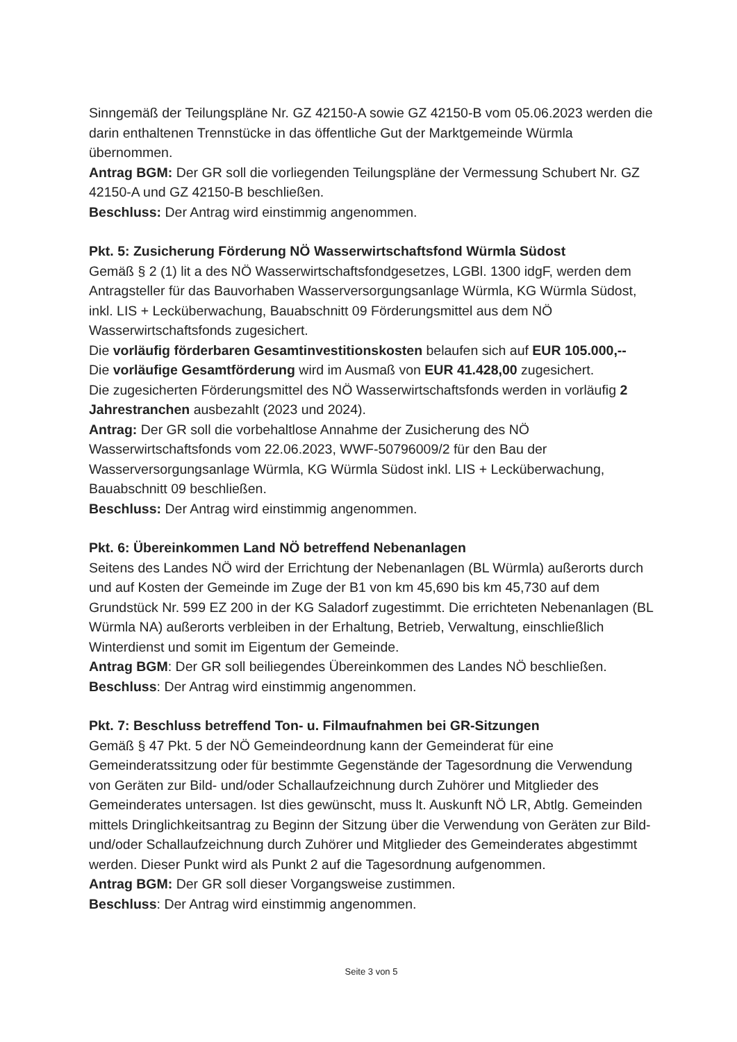Sinngemäß der Teilungspläne Nr. GZ 42150-A sowie GZ 42150-B vom 05.06.2023 werden die darin enthaltenen Trennstücke in das öffentliche Gut der Marktgemeinde Würmla übernommen.
Antrag BGM: Der GR soll die vorliegenden Teilungspläne der Vermessung Schubert Nr. GZ 42150-A und GZ 42150-B beschließen.
Beschluss: Der Antrag wird einstimmig angenommen.
Pkt. 5: Zusicherung Förderung NÖ Wasserwirtschaftsfond Würmla Südost
Gemäß § 2 (1) lit a des NÖ Wasserwirtschaftsfondgesetzes, LGBl. 1300 idgF, werden dem Antragsteller für das Bauvorhaben Wasserversorgungsanlage Würmla, KG Würmla Südost, inkl. LIS + Lecküberwachung, Bauabschnitt 09 Förderungsmittel aus dem NÖ Wasserwirtschaftsfonds zugesichert.
Die vorläufig förderbaren Gesamtinvestitionskosten belaufen sich auf EUR 105.000,--
Die vorläufige Gesamtförderung wird im Ausmaß von EUR 41.428,00 zugesichert.
Die zugesicherten Förderungsmittel des NÖ Wasserwirtschaftsfonds werden in vorläufig 2 Jahrestranchen ausbezahlt (2023 und 2024).
Antrag: Der GR soll die vorbehaltlose Annahme der Zusicherung des NÖ Wasserwirtschaftsfonds vom 22.06.2023, WWF-50796009/2 für den Bau der Wasserversorgungsanlage Würmla, KG Würmla Südost inkl. LIS + Lecküberwachung, Bauabschnitt 09 beschließen.
Beschluss: Der Antrag wird einstimmig angenommen.
Pkt. 6: Übereinkommen Land NÖ betreffend Nebenanlagen
Seitens des Landes NÖ wird der Errichtung der Nebenanlagen (BL Würmla) außerorts durch und auf Kosten der Gemeinde im Zuge der B1 von km 45,690 bis km 45,730 auf dem Grundstück Nr. 599 EZ 200 in der KG Saladorf zugestimmt. Die errichteten Nebenanlagen (BL Würmla NA) außerorts verbleiben in der Erhaltung, Betrieb, Verwaltung, einschließlich Winterdienst und somit im Eigentum der Gemeinde.
Antrag BGM: Der GR soll beiliegendes Übereinkommen des Landes NÖ beschließen.
Beschluss: Der Antrag wird einstimmig angenommen.
Pkt. 7: Beschluss betreffend Ton- u. Filmaufnahmen bei GR-Sitzungen
Gemäß § 47 Pkt. 5 der NÖ Gemeindeordnung kann der Gemeinderat für eine Gemeinderatssitzung oder für bestimmte Gegenstände der Tagesordnung die Verwendung von Geräten zur Bild- und/oder Schallaufzeichnung durch Zuhörer und Mitglieder des Gemeinderates untersagen. Ist dies gewünscht, muss lt. Auskunft NÖ LR, Abtlg. Gemeinden mittels Dringlichkeitsantrag zu Beginn der Sitzung über die Verwendung von Geräten zur Bild- und/oder Schallaufzeichnung durch Zuhörer und Mitglieder des Gemeinderates abgestimmt werden. Dieser Punkt wird als Punkt 2 auf die Tagesordnung aufgenommen.
Antrag BGM: Der GR soll dieser Vorgangsweise zustimmen.
Beschluss: Der Antrag wird einstimmig angenommen.
Seite 3 von 5